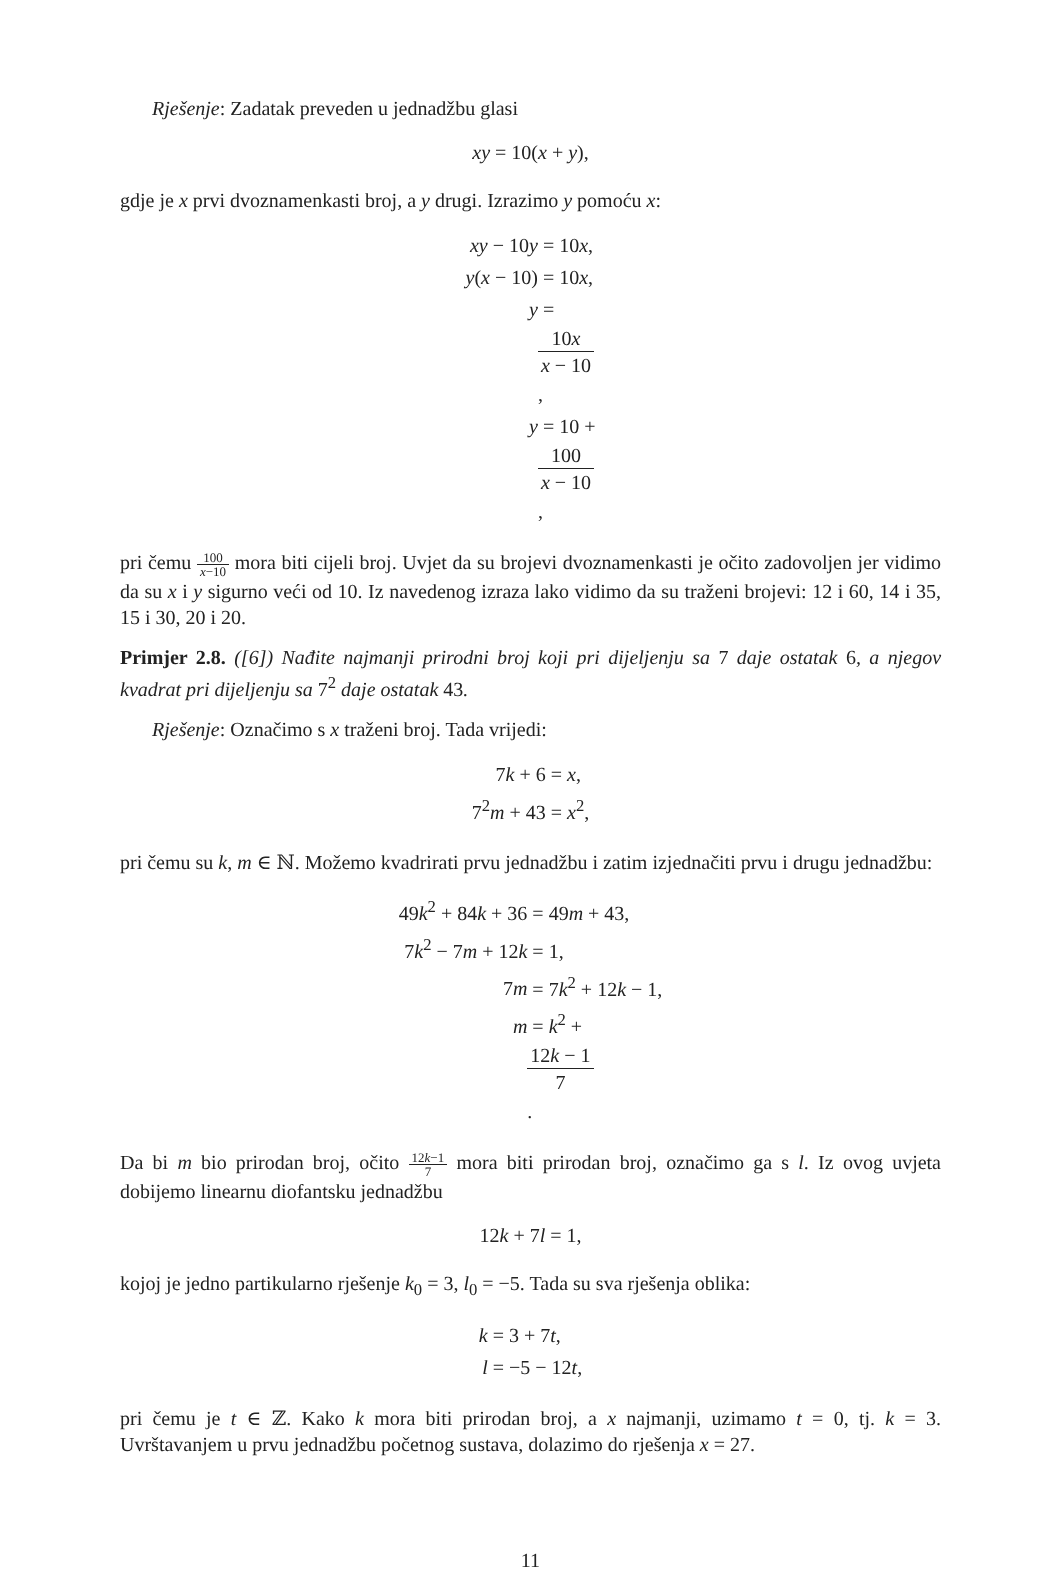Rješenje: Zadatak preveden u jednadžbu glasi
xy = 10(x + y),
gdje je x prvi dvoznamenkasti broj, a y drugi. Izrazimo y pomoću x:
xy − 10y
= 10x,
y(x − 10)
= 10x,
y
=
10x
x − 10,
y
= 10 +
100
x − 10,
pri čemu 100 x−10 mora biti cijeli broj. Uvjet da su brojevi dvoznamenkasti je očito zadovoljen jer vidimo da su x i y sigurno veći od 10. Iz navedenog izraza lako vidimo da su traženi brojevi: 12 i 60, 14 i 35, 15 i 30, 20 i 20.
Primjer 2.8. ([6]) Nađite najmanji prirodni broj koji pri dijeljenju sa 7 daje ostatak 6, a njegov kvadrat pri dijeljenju sa 7<sup>2</sup> daje ostatak 43.
Rješenje: Označimo s x traženi broj. Tada vrijedi:
7k + 6
= x,
7<sup>2</sup>m + 43
= x<sup>2</sup>,
pri čemu su k, m ∈ ℕ. Možemo kvadrirati prvu jednadžbu i zatim izjednačiti prvu i drugu jednadžbu:
49k<sup>2</sup> + 84k + 36
= 49m + 43,
7k<sup>2</sup> − 7m + 12k
= 1,
7m
= 7k<sup>2</sup> + 12k − 1,
m
= k<sup>2</sup> +
12k − 1
7.
Da bi m bio prirodan broj, očito 12k−1 7 mora biti prirodan broj, označimo ga s l. Iz ovog uvjeta dobijemo linearnu diofantsku jednadžbu
12k + 7l = 1,
kojoj je jedno partikularno rješenje k<sub>0</sub> = 3, l<sub>0</sub> = −5. Tada su sva rješenja oblika:
k
= 3 + 7t,
l
= −5 − 12t,
pri čemu je t ∈ ℤ. Kako k mora biti prirodan broj, a x najmanji, uzimamo t = 0, tj. k = 3. Uvrštavanjem u prvu jednadžbu početnog sustava, dolazimo do rješenja x = 27.
11